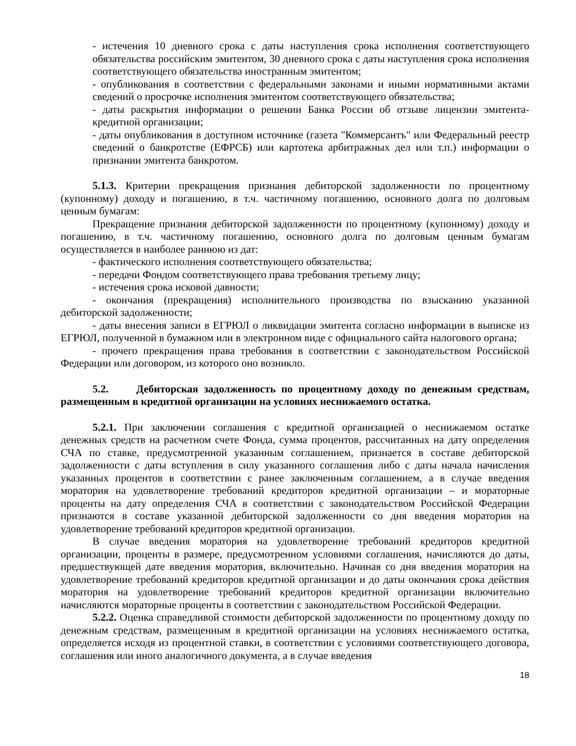- истечения 10 дневного срока с даты наступления срока исполнения соответствующего обязательства российским эмитентом, 30 дневного срока с даты наступления срока исполнения соответствующего обязательства иностранным эмитентом;
- опубликования в соответствии с федеральными законами и иными нормативными актами сведений о просрочке исполнения эмитентом соответствующего обязательства;
- даты раскрытия информации о решении Банка России об отзыве лицензии эмитента-кредитной организации;
- даты опубликования в доступном источнике (газета "Коммерсантъ" или Федеральный реестр сведений о банкротстве (ЕФРСБ) или картотека арбитражных дел или т.п.) информации о признании эмитента банкротом.
5.1.3. Критерии прекращения признания дебиторской задолженности по процентному (купонному) доходу и погашению, в т.ч. частичному погашению, основного долга по долговым ценным бумагам:
Прекращение признания дебиторской задолженности по процентному (купонному) доходу и погашению, в т.ч. частичному погашению, основного долга по долговым ценным бумагам осуществляется в наиболее раннюю из дат:
- фактического исполнения соответствующего обязательства;
- передачи Фондом соответствующего права требования третьему лицу;
- истечения срока исковой давности;
- окончания (прекращения) исполнительного производства по взысканию указанной дебиторской задолженности;
- даты внесения записи в ЕГРЮЛ о ликвидации эмитента согласно информации в выписке из ЕГРЮЛ, полученной в бумажном или в электронном виде с официального сайта налогового органа;
- прочего прекращения права требования в соответствии с законодательством Российской Федерации или договором, из которого оно возникло.
5.2. Дебиторская задолженность по процентному доходу по денежным средствам, размещенным в кредитной организации на условиях неснижаемого остатка.
5.2.1. При заключении соглашения с кредитной организацией о неснижаемом остатке денежных средств на расчетном счете Фонда, сумма процентов, рассчитанных на дату определения СЧА по ставке, предусмотренной указанным соглашением, признается в составе дебиторской задолженности с даты вступления в силу указанного соглашения либо с даты начала начисления указанных процентов в соответствии с ранее заключенным соглашением, а в случае введения моратория на удовлетворение требований кредиторов кредитной организации – и мораторные проценты на дату определения СЧА в соответствии с законодательством Российской Федерации признаются в составе указанной дебиторской задолженности со дня введения моратория на удовлетворение требований кредиторов кредитной организации.
В случае введения моратория на удовлетворение требований кредиторов кредитной организации, проценты в размере, предусмотренном условиями соглашения, начисляются до даты, предшествующей дате введения моратория, включительно. Начиная со дня введения моратория на удовлетворение требований кредиторов кредитной организации и до даты окончания срока действия моратория на удовлетворение требований кредиторов кредитной организации включительно начисляются мораторные проценты в соответствии с законодательством Российской Федерации.
5.2.2. Оценка справедливой стоимости дебиторской задолженности по процентному доходу по денежным средствам, размещенным в кредитной организации на условиях неснижаемого остатка, определяется исходя из процентной ставки, в соответствии с условиями соответствующего договора, соглашения или иного аналогичного документа, а в случае введения
18